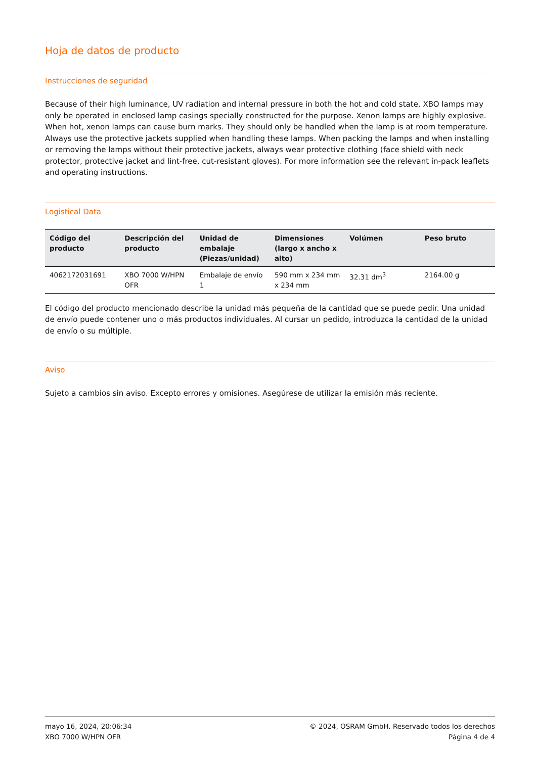Hoja de datos de producto
Instrucciones de seguridad
Because of their high luminance, UV radiation and internal pressure in both the hot and cold state, XBO lamps may only be operated in enclosed lamp casings specially constructed for the purpose. Xenon lamps are highly explosive. When hot, xenon lamps can cause burn marks. They should only be handled when the lamp is at room temperature. Always use the protective jackets supplied when handling these lamps. When packing the lamps and when installing or removing the lamps without their protective jackets, always wear protective clothing (face shield with neck protector, protective jacket and lint-free, cut-resistant gloves). For more information see the relevant in-pack leaflets and operating instructions.
Logistical Data
| Código del producto | Descripción del producto | Unidad de embalaje (Piezas/unidad) | Dimensiones (largo x ancho x alto) | Volúmen | Peso bruto |
| --- | --- | --- | --- | --- | --- |
| 4062172031691 | XBO 7000 W/HPN OFR | Embalaje de envío 1 | 590 mm x 234 mm x 234 mm | 32.31 dm<sup>3</sup> | 2164.00 g |
El código del producto mencionado describe la unidad más pequeña de la cantidad que se puede pedir. Una unidad de envío puede contener uno o más productos individuales. Al cursar un pedido, introduzca la cantidad de la unidad de envío o su múltiple.
Aviso
Sujeto a cambios sin aviso. Excepto errores y omisiones. Asegúrese de utilizar la emisión más reciente.
mayo 16, 2024, 20:06:34
XBO 7000 W/HPN OFR
© 2024, OSRAM GmbH. Reservado todos los derechos
Página 4 de 4